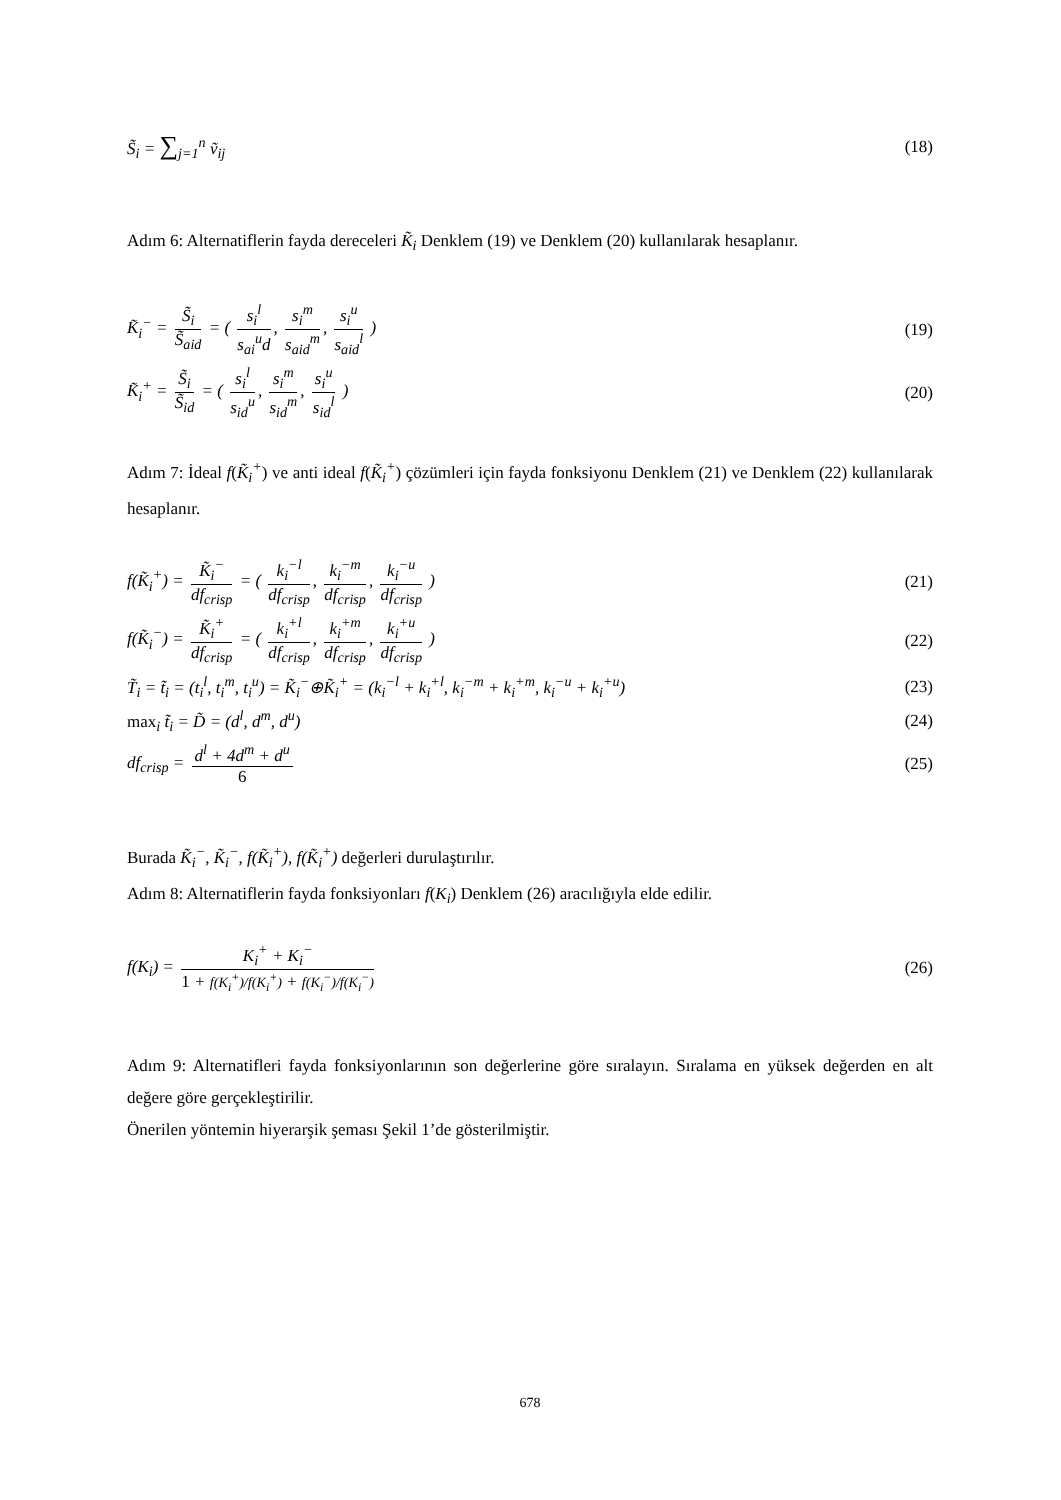S̃<sub>i</sub> = ∑<sub>j=1</sub><sup>n</sup> ṽ<sub>ij</sub> (18)
Adım 6: Alternatiflerin fayda dereceleri K̃<sub>i</sub> Denklem (19) ve Denklem (20) kullanılarak hesaplanır.
K̃<sub>i</sub><sup>−</sup> = S̃<sub>i</sub> S̃<sub>aid</sub> = ( s<sub>i</sub><sup>l</sup> s<sub>ai</sub><sup>u</sup>d, s<sub>i</sub><sup>m</sup> s<sub>aid</sub><sup>m</sup>, s<sub>i</sub><sup>u</sup> s<sub>aid</sub><sup>l</sup> )
(19)
K̃<sub>i</sub><sup>+</sup> = S̃<sub>i</sub> S̃<sub>id</sub> = ( s<sub>i</sub><sup>l</sup> s<sub>id</sub><sup>u</sup>, s<sub>i</sub><sup>m</sup> s<sub>id</sub><sup>m</sup>, s<sub>i</sub><sup>u</sup> s<sub>id</sub><sup>l</sup> )
(20)
Adım 7: İdeal f(K̃<sub>i</sub><sup>+</sup>) ve anti ideal f(K̃<sub>i</sub><sup>+</sup>) çözümleri için fayda fonksiyonu Denklem (21) ve Denklem (22) kullanılarak hesaplanır.
f(K̃<sub>i</sub><sup>+</sup>) = K̃<sub>i</sub><sup>−</sup> df<sub>crisp</sub> = ( k<sub>i</sub><sup>−l</sup> df<sub>crisp</sub>, k<sub>i</sub><sup>−m</sup> df<sub>crisp</sub>, k<sub>i</sub><sup>−u</sup> df<sub>crisp</sub> )
(21)
f(K̃<sub>i</sub><sup>−</sup>) = K̃<sub>i</sub><sup>+</sup> df<sub>crisp</sub> = ( k<sub>i</sub><sup>+l</sup> df<sub>crisp</sub>, k<sub>i</sub><sup>+m</sup> df<sub>crisp</sub>, k<sub>i</sub><sup>+u</sup> df<sub>crisp</sub> )
(22)
T̃<sub>i</sub> = t̃<sub>i</sub> = (t<sub>i</sub><sup>l</sup>, t<sub>i</sub><sup>m</sup>, t<sub>i</sub><sup>u</sup>) = K̃<sub>i</sub><sup>−</sup>⊕K̃<sub>i</sub><sup>+</sup> = (k<sub>i</sub><sup>−l</sup> + k<sub>i</sub><sup>+l</sup>, k<sub>i</sub><sup>−m</sup> + k<sub>i</sub><sup>+m</sup>, k<sub>i</sub><sup>−u</sup> + k<sub>i</sub><sup>+u</sup>)
(23)
max<sub>i</sub> t̃<sub>i</sub> = D̃ = (d<sup>l</sup>, d<sup>m</sup>, d<sup>u</sup>) (24)
df<sub>crisp</sub> = d<sup>l</sup> + 4d<sup>m</sup> + d<sup>u</sup> 6 (25)
Burada K̃<sub>i</sub><sup>−</sup>, K̃<sub>i</sub><sup>−</sup>, f(K̃<sub>i</sub><sup>+</sup>), f(K̃<sub>i</sub><sup>+</sup>) değerleri durulaştırılır.
Adım 8: Alternatiflerin fayda fonksiyonları f(K<sub>i</sub>) Denklem (26) aracılığıyla elde edilir.
f(K<sub>i</sub>) = K<sub>i</sub><sup>+</sup> + K<sub>i</sub><sup>−</sup> 1 + f(K<sub>i</sub><sup>+</sup>)/f(K<sub>i</sub><sup>+</sup>) + f(K<sub>i</sub><sup>−</sup>)/f(K<sub>i</sub><sup>−</sup>)
(26)
Adım 9: Alternatifleri fayda fonksiyonlarının son değerlerine göre sıralayın. Sıralama en yüksek değerden en alt değere göre gerçekleştirilir.
Önerilen yöntemin hiyerarşik şeması Şekil 1’de gösterilmiştir.
678